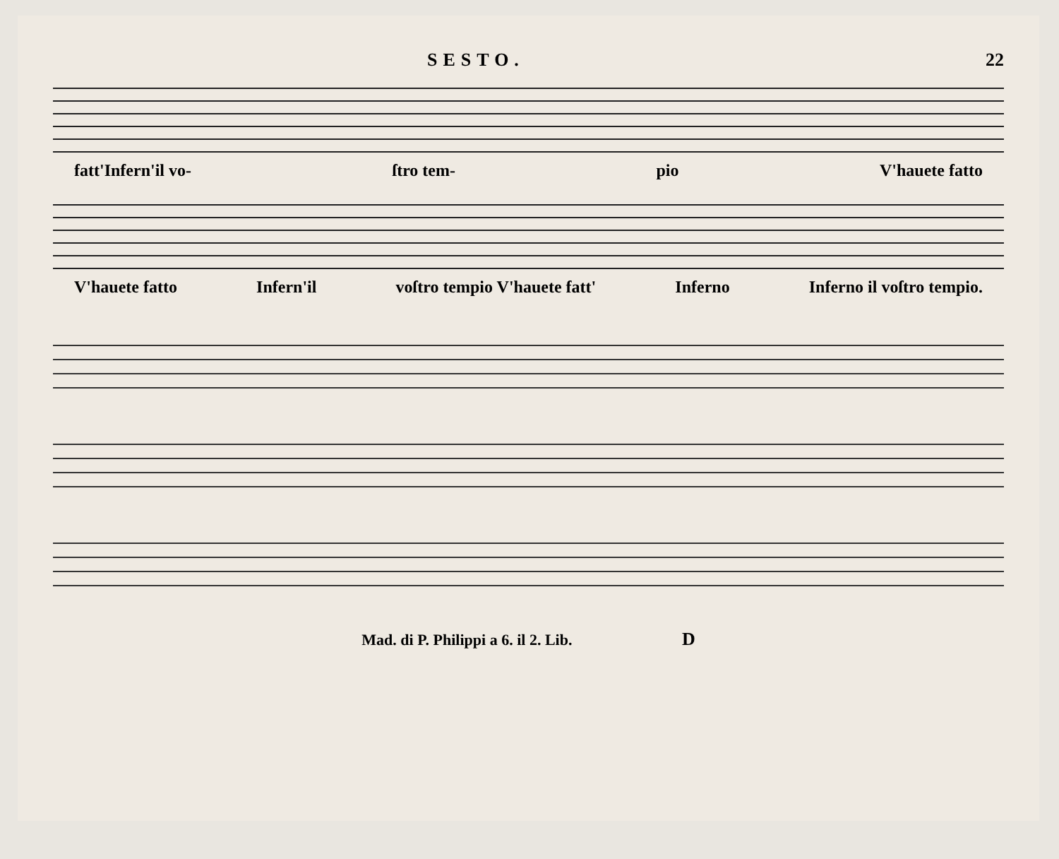SESTO. 22
fatt'Infern'il vo- ſtro tem- pio V'hauete fatto
V'hauete fatto Infern'il voſtro tempio V'hauete fatt' Inferno Inferno il voſtro tempio.
Mad. di P. Philippi a 6. il 2. Lib. D